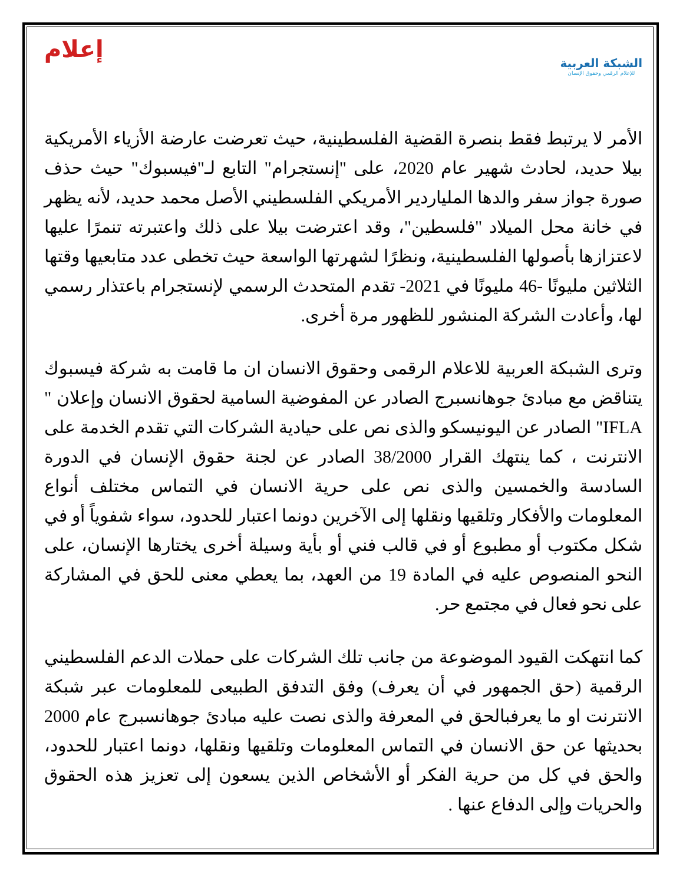إعلام
الشبكة العربية
للإعلام الرقمي وحقوق الإنسان
الأمر لا يرتبط فقط بنصرة القضية الفلسطينية، حيث تعرضت عارضة الأزياء الأمريكية بيلا حديد، لحادث شهير عام 2020، على "إنستجرام" التابع لـ"فيسبوك" حيث حذف صورة جواز سفر والدها الملياردير الأمريكي الفلسطيني الأصل محمد حديد، لأنه يظهر في خانة محل الميلاد "فلسطين"، وقد اعترضت بيلا على ذلك واعتبرته تنمرًا عليها لاعتزازها بأصولها الفلسطينية، ونظرًا لشهرتها الواسعة حيث تخطى عدد متابعيها وقتها الثلاثين مليونًا -46 مليونًا في 2021- تقدم المتحدث الرسمي لإنستجرام باعتذار رسمي لها، وأعادت الشركة المنشور للظهور مرة أخرى.
وترى الشبكة العربية للاعلام الرقمى وحقوق الانسان ان ما قامت به شركة فيسبوك يتناقض مع مبادئ جوهانسبرج الصادر عن المفوضية السامية لحقوق الانسان وإعلان " IFLA" الصادر عن اليونيسكو والذى نص على حيادية الشركات التي تقدم الخدمة على الانترنت ، كما ينتهك القرار 38/2000 الصادر عن لجنة حقوق الإنسان في الدورة السادسة والخمسين والذى نص على حرية الانسان في التماس مختلف أنواع المعلومات والأفكار وتلقيها ونقلها إلى الآخرين دونما اعتبار للحدود، سواء شفوياً أو في شكل مكتوب أو مطبوع أو في قالب فني أو بأية وسيلة أخرى يختارها الإنسان، على النحو المنصوص عليه في المادة 19 من العهد، بما يعطي معنى للحق في المشاركة على نحو فعال في مجتمع حر.
كما انتهكت القيود الموضوعة من جانب تلك الشركات على حملات الدعم الفلسطيني الرقمية (حق الجمهور في أن يعرف) وفق التدفق الطبيعى للمعلومات عبر شبكة الانترنت او ما يعرفبالحق في المعرفة والذى نصت عليه مبادئ جوهانسبرج عام 2000 بحديثها عن حق الانسان في التماس المعلومات وتلقيها ونقلها، دونما اعتبار للحدود، والحق في كل من حرية الفكر أو الأشخاص الذين يسعون إلى تعزيز هذه الحقوق والحريات وإلى الدفاع عنها .